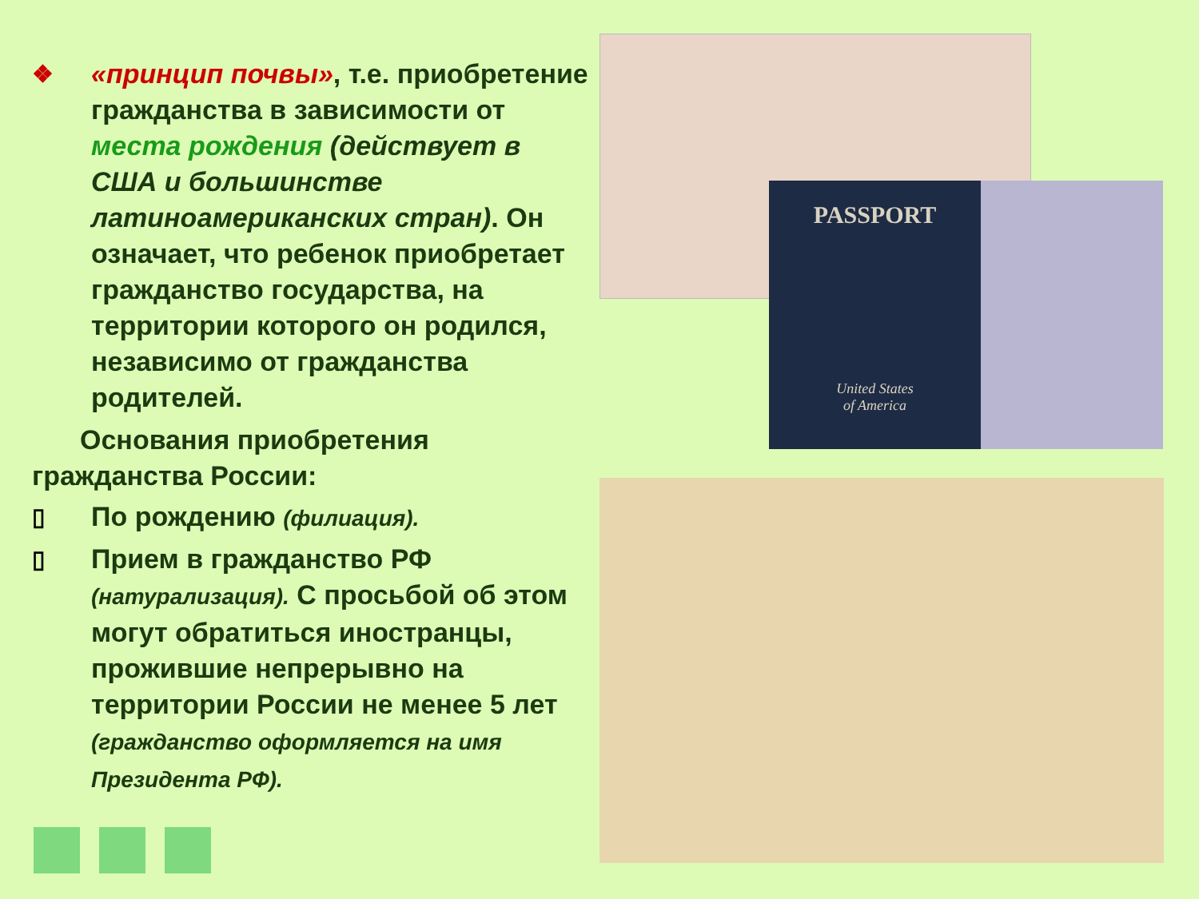❖ «принцип почвы», т.е. приобретение гражданства в зависимости от места рождения (действует в США и большинстве латиноамериканских стран). Он означает, что ребенок приобретает гражданство государства, на территории которого он родился, независимо от гражданства родителей.
Основания приобретения гражданства России:
▯ По рождению (филиация).
▯ Прием в гражданство РФ (натурализация). С просьбой об этом могут обратиться иностранцы, прожившие непрерывно на территории России не менее 5 лет (гражданство оформляется на имя Президента РФ).
PASSPORT
United States
of America